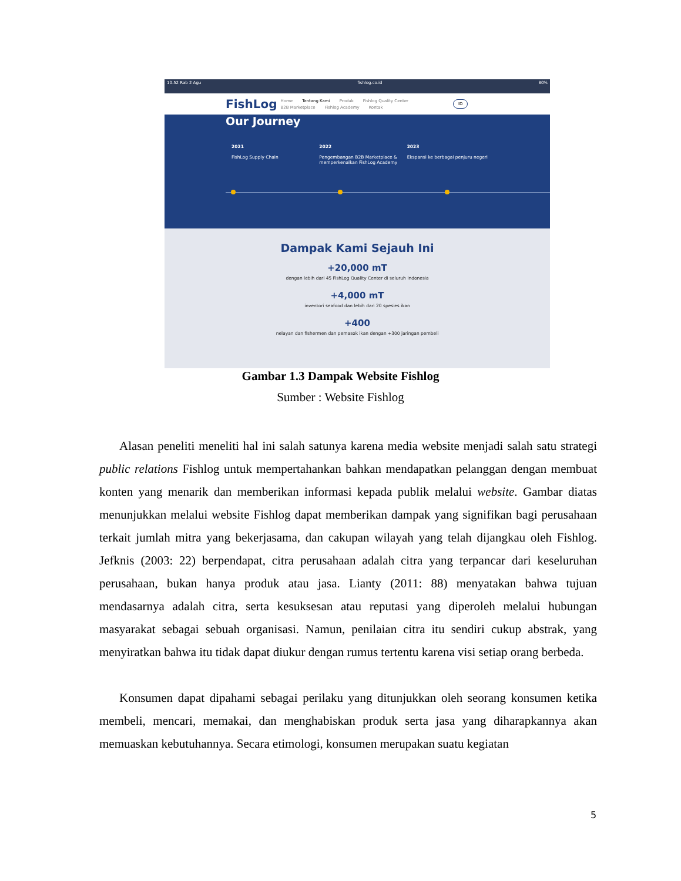10.52 Rab 2 Agu fishlog.co.id 80%
FishLog
Home Tentang Kami Produk Fishlog Quality Center
B2B Marketplace Fishlog Academy Kontak
ID
Our Journey
2021
FishLog Supply Chain
2022
Pengembangan B2B Marketplace & memperkenalkan FishLog Academy
2023
Ekspansi ke berbagai penjuru negeri
Dampak Kami Sejauh Ini
+20,000 mT
dengan lebih dari 45 FishLog Quality Center di seluruh Indonesia
+4,000 mT
inventori seafood dan lebih dari 20 spesies ikan
+400
nelayan dan fishermen dan pemasok ikan dengan +300 jaringan pembeli
Gambar 1.3 Dampak Website Fishlog
Sumber : Website Fishlog
Alasan peneliti meneliti hal ini salah satunya karena media website menjadi salah satu strategi public relations Fishlog untuk mempertahankan bahkan mendapatkan pelanggan dengan membuat konten yang menarik dan memberikan informasi kepada publik melalui website. Gambar diatas menunjukkan melalui website Fishlog dapat memberikan dampak yang signifikan bagi perusahaan terkait jumlah mitra yang bekerjasama, dan cakupan wilayah yang telah dijangkau oleh Fishlog. Jefknis (2003: 22) berpendapat, citra perusahaan adalah citra yang terpancar dari keseluruhan perusahaan, bukan hanya produk atau jasa. Lianty (2011: 88) menyatakan bahwa tujuan mendasarnya adalah citra, serta kesuksesan atau reputasi yang diperoleh melalui hubungan masyarakat sebagai sebuah organisasi. Namun, penilaian citra itu sendiri cukup abstrak, yang menyiratkan bahwa itu tidak dapat diukur dengan rumus tertentu karena visi setiap orang berbeda.
Konsumen dapat dipahami sebagai perilaku yang ditunjukkan oleh seorang konsumen ketika membeli, mencari, memakai, dan menghabiskan produk serta jasa yang diharapkannya akan memuaskan kebutuhannya. Secara etimologi, konsumen merupakan suatu kegiatan
5